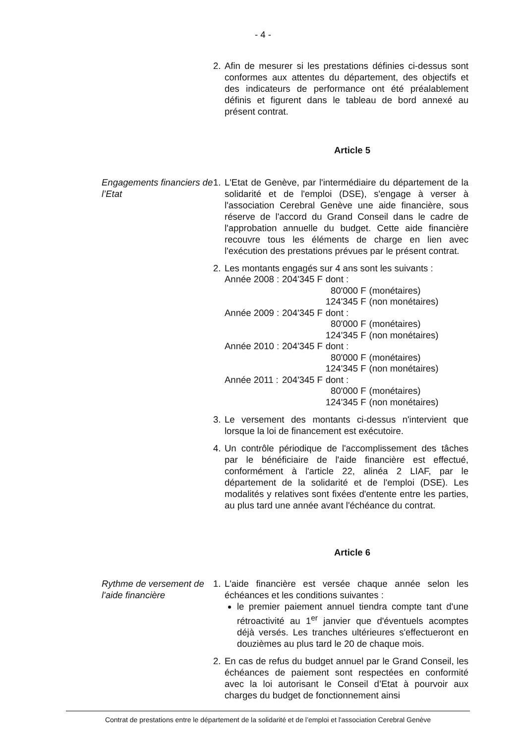- 4 -
2. Afin de mesurer si les prestations définies ci-dessus sont conformes aux attentes du département, des objectifs et des indicateurs de performance ont été préalablement définis et figurent dans le tableau de bord annexé au présent contrat.
Article 5
Engagements financiers de l’Etat
1. L'Etat de Genève, par l'intermédiaire du département de la solidarité et de l'emploi (DSE), s'engage à verser à l'association Cerebral Genève une aide financière, sous réserve de l'accord du Grand Conseil dans le cadre de l'approbation annuelle du budget. Cette aide financière recouvre tous les éléments de charge en lien avec l'exécution des prestations prévues par le présent contrat.
2. Les montants engagés sur 4 ans sont les suivants :
| Année 2008 : | 204'345 F | dont : | |
| | | 80'000 F | (monétaires) |
| | | 124'345 F | (non monétaires) |
| Année 2009 : | 204'345 F | dont : | |
| | | 80'000 F | (monétaires) |
| | | 124'345 F | (non monétaires) |
| Année 2010 : | 204'345 F | dont : | |
| | | 80'000 F | (monétaires) |
| | | 124'345 F | (non monétaires) |
| Année 2011 : | 204'345 F | dont : | |
| | | 80'000 F | (monétaires) |
| | | 124'345 F | (non monétaires) |
3. Le versement des montants ci-dessus n'intervient que lorsque la loi de financement est exécutoire.
4. Un contrôle périodique de l'accomplissement des tâches par le bénéficiaire de l'aide financière est effectué, conformément à l'article 22, alinéa 2 LIAF, par le département de la solidarité et de l'emploi (DSE). Les modalités y relatives sont fixées d'entente entre les parties, au plus tard une année avant l'échéance du contrat.
Article 6
Rythme de versement de l'aide financière
1. L'aide financière est versée chaque année selon les échéances et les conditions suivantes :
le premier paiement annuel tiendra compte tant d'une rétroactivité au 1<sup>er</sup> janvier que d'éventuels acomptes déjà versés. Les tranches ultérieures s'effectueront en douzièmes au plus tard le 20 de chaque mois.
2. En cas de refus du budget annuel par le Grand Conseil, les échéances de paiement sont respectées en conformité avec la loi autorisant le Conseil d’Etat à pourvoir aux charges du budget de fonctionnement ainsi
Contrat de prestations entre le département de la solidarité et de l’emploi et l'association Cerebral Genève